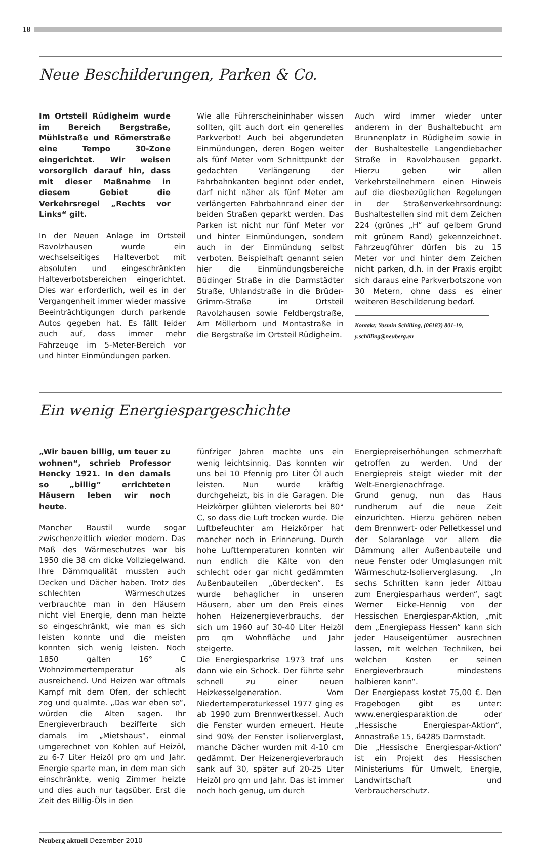18
Neue Beschilderungen, Parken & Co.
Im Ortsteil Rüdigheim wurde im Bereich Bergstraße, Mühlstraße und Römerstraße eine Tempo 30-Zone eingerichtet. Wir weisen vorsorglich darauf hin, dass mit dieser Maßnahme in diesem Gebiet die Verkehrsregel „Rechts vor Links“ gilt.
In der Neuen Anlage im Ortsteil Ravolzhausen wurde ein wechselseitiges Halteverbot mit absoluten und eingeschränkten Halteverbotsbereichen eingerichtet. Dies war erforderlich, weil es in der Vergangenheit immer wieder massive Beeinträchtigungen durch parkende Autos gegeben hat. Es fällt leider auch auf, dass immer mehr Fahrzeuge im 5-Meter-Bereich vor und hinter Einmündungen parken.
Wie alle Führerscheininhaber wissen sollten, gilt auch dort ein generelles Parkverbot! Auch bei abgerundeten Einmündungen, deren Bogen weiter als fünf Meter vom Schnittpunkt der gedachten Verlängerung der Fahrbahnkanten beginnt oder endet, darf nicht näher als fünf Meter am verlängerten Fahrbahnrand einer der beiden Straßen geparkt werden. Das Parken ist nicht nur fünf Meter vor und hinter Einmündungen, sondern auch in der Einmündung selbst verboten. Beispielhaft genannt seien hier die Einmündungsbereiche Büdinger Straße in die Darmstädter Straße, Uhlandstraße in die Brüder-Grimm-Straße im Ortsteil Ravolzhausen sowie Feldbergstraße, Am Möllerborn und Montastraße in die Bergstraße im Ortsteil Rüdigheim.
Auch wird immer wieder unter anderem in der Bushaltebucht am Brunnenplatz in Rüdigheim sowie in der Bushaltestelle Langendiebacher Straße in Ravolzhausen geparkt. Hierzu geben wir allen Verkehrsteilnehmern einen Hinweis auf die diesbezüglichen Regelungen in der Straßenverkehrsordnung: Bushaltestellen sind mit dem Zeichen 224 (grünes „H“ auf gelbem Grund mit grünem Rand) gekennzeichnet. Fahrzeugführer dürfen bis zu 15 Meter vor und hinter dem Zeichen nicht parken, d.h. in der Praxis ergibt sich daraus eine Parkverbotszone von 30 Metern, ohne dass es einer weiteren Beschilderung bedarf.
Kontakt: Yasmin Schilling, (06183) 801-19, y.schilling@neuberg.eu
Ein wenig Energiespargeschichte
„Wir bauen billig, um teuer zu wohnen“, schrieb Professor Hencky 1921. In den damals so „billig“ errichteten Häusern leben wir noch heute.
Mancher Baustil wurde sogar zwischenzeitlich wieder modern. Das Maß des Wärmeschutzes war bis 1950 die 38 cm dicke Vollziegelwand. Ihre Dämmqualität mussten auch Decken und Dächer haben. Trotz des schlechten Wärmeschutzes verbrauchte man in den Häusern nicht viel Energie, denn man heizte so eingeschränkt, wie man es sich leisten konnte und die meisten konnten sich wenig leisten. Noch 1850 galten 16° C Wohnzimmertemperatur als ausreichend. Und Heizen war oftmals Kampf mit dem Ofen, der schlecht zog und qualmte. „Das war eben so“, würden die Alten sagen. Ihr Energieverbrauch bezifferte sich damals im „Mietshaus“, einmal umgerechnet von Kohlen auf Heizöl, zu 6-7 Liter Heizöl pro qm und Jahr. Energie sparte man, in dem man sich einschränkte, wenig Zimmer heizte und dies auch nur tagsüber. Erst die Zeit des Billig-Öls in den
fünfziger Jahren machte uns ein wenig leichtsinnig. Das konnten wir uns bei 10 Pfennig pro Liter Öl auch leisten. Nun wurde kräftig durchgeheizt, bis in die Garagen. Die Heizkörper glühten vielerorts bei 80° C, so dass die Luft trocken wurde. Die Luftbefeuchter am Heizkörper hat mancher noch in Erinnerung. Durch hohe Lufttemperaturen konnten wir nun endlich die Kälte von den schlecht oder gar nicht gedämmten Außenbauteilen „überdecken“. Es wurde behaglicher in unseren Häusern, aber um den Preis eines hohen Heizenergieverbrauchs, der sich um 1960 auf 30-40 Liter Heizöl pro qm Wohnfläche und Jahr steigerte.
Die Energiesparkrise 1973 traf uns dann wie ein Schock. Der führte sehr schnell zu einer neuen Heizkesselgeneration. Vom Niedertemperaturkessel 1977 ging es ab 1990 zum Brennwertkessel. Auch die Fenster wurden erneuert. Heute sind 90% der Fenster isolierverglast, manche Dächer wurden mit 4-10 cm gedämmt. Der Heizenergieverbrauch sank auf 30, später auf 20-25 Liter Heizöl pro qm und Jahr. Das ist immer noch hoch genug, um durch
Energiepreiserhöhungen schmerzhaft getroffen zu werden. Und der Energiepreis steigt wieder mit der Welt-Energienachfrage.
Grund genug, nun das Haus rundherum auf die neue Zeit einzurichten. Hierzu gehören neben dem Brennwert- oder Pelletkessel und der Solaranlage vor allem die Dämmung aller Außenbauteile und neue Fenster oder Umglasungen mit Wärmeschutz-Isolierverglasung. „In sechs Schritten kann jeder Altbau zum Energiesparhaus werden“, sagt Werner Eicke-Hennig von der Hessischen Energiespar-Aktion, „mit dem „Energiepass Hessen“ kann sich jeder Hauseigentümer ausrechnen lassen, mit welchen Techniken, bei welchen Kosten er seinen Energieverbrauch mindestens halbieren kann“.
Der Energiepass kostet 75,00 €. Den Fragebogen gibt es unter: www.energiesparaktion.de oder „Hessische Energiespar-Aktion“, Annastraße 15, 64285 Darmstadt.
Die „Hessische Energiespar-Aktion“ ist ein Projekt des Hessischen Ministeriums für Umwelt, Energie, Landwirtschaft und Verbraucherschutz.
Neuberg aktuell Dezember 2010